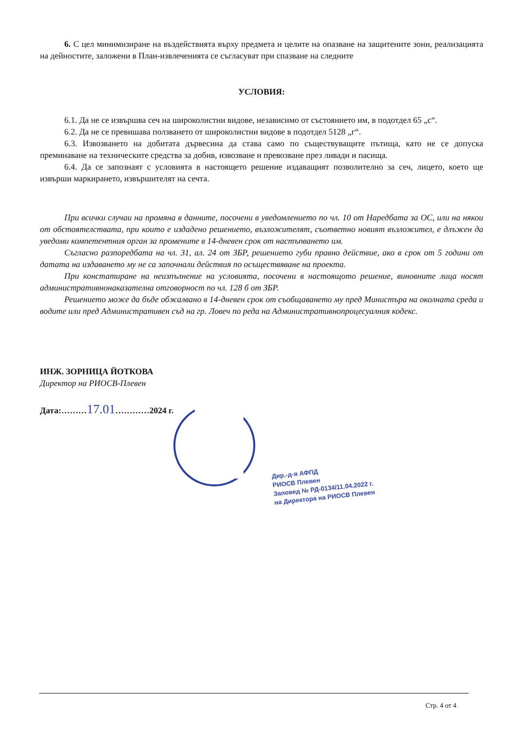6. С цел минимизиране на въздействията върху предмета и целите на опазване на защитените зони, реализацията на дейностите, заложени в План-извлеченията се съгласуват при спазване на следните
УСЛОВИЯ:
6.1. Да не се извършва сеч на широколистни видове, независимо от състоянието им, в подотдел 65 „с“.
6.2. Да не се превишава ползването от широколистни видове в подотдел 5128 „г“.
6.3. Извозването на добитата дървесина да става само по съществуващите пътища, като не се допуска преминаване на техническите средства за добив, извозване и превозване през ливади и пасища.
6.4. Да се запознаят с условията в настоящето решение издаващият позволително за сеч, лицето, което ще извърши маркирането, извършителят на сечта.
При всички случаи на промяна в данните, посочени в уведомлението по чл. 10 от Наредбата за ОС, или на някои от обстоятелствата, при които е издадено решението, възложителят, съответно новият възложител, е длъжен да уведоми компетентния орган за промените в 14-дневен срок от настъпването им.
Съгласно разпоредбата на чл. 31, ал. 24 от ЗБР, решението губи правно действие, ако в срок от 5 години от датата на издаването му не са започнали действия по осъществяване на проекта.
При констатиране на неизпълнение на условията, посочени в настоящото решение, виновните лица носят административнонаказателна отговорност по чл. 128 б от ЗБР.
Решението може да бъде обжалвано в 14-дневен срок от съобщаването му пред Министъра на околната среда и водите или пред Административен съд на гр. Ловеч по реда на Административнопроцесуалния кодекс.
ИНЖ. ЗОРНИЦА ЙОТКОВА
Директор на РИОСВ-Плевен
Дата:………17.01…………2024 г.
Дир.-д-я АФПД
РИОСВ Плевен
Заповед № РД-0134/11.04.2022 г.
на Директора на РИОСВ Плевен
Стр. 4 от 4